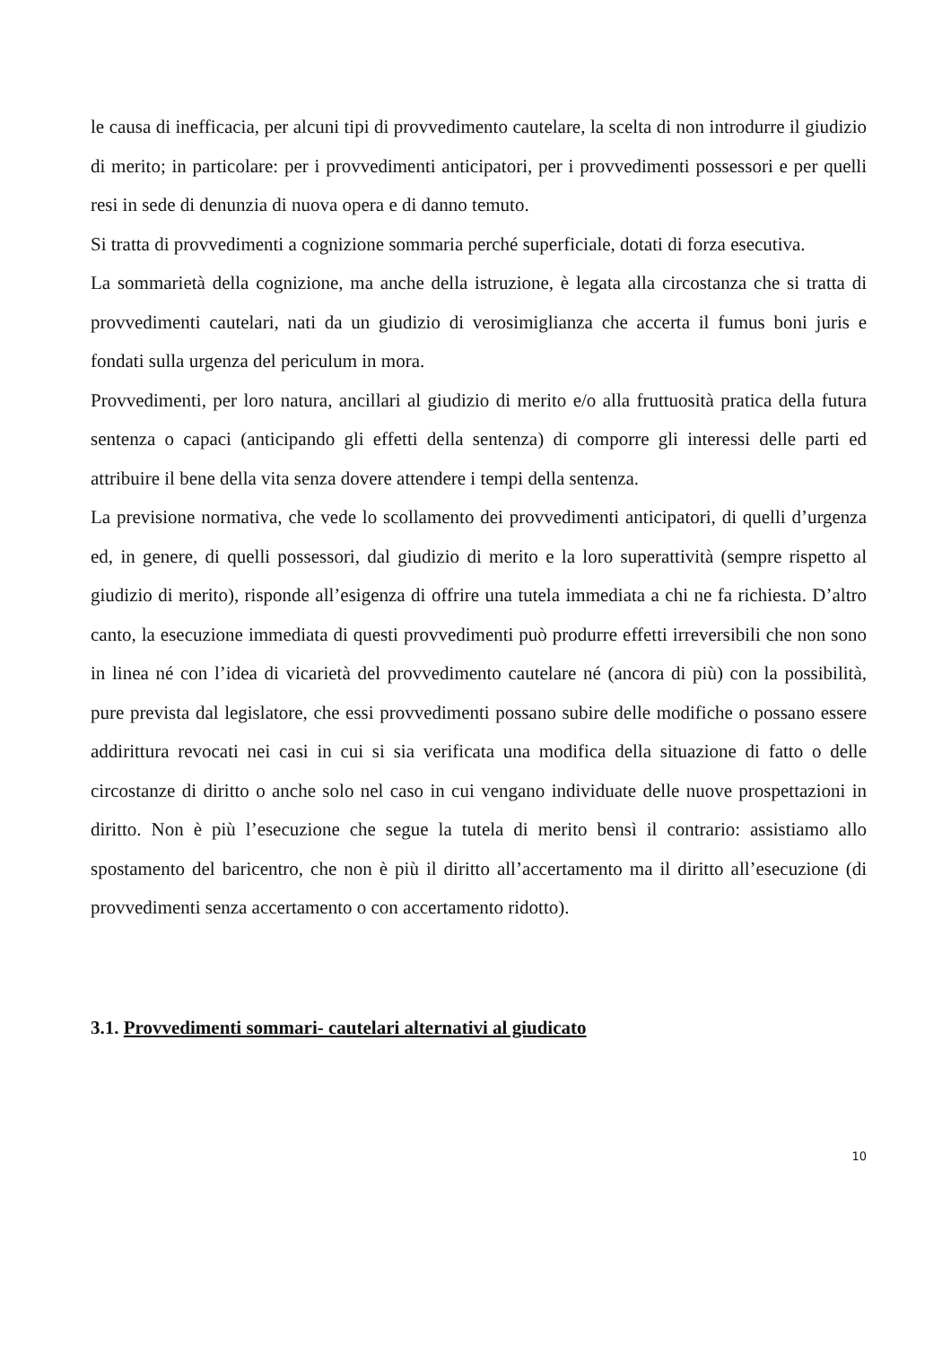le causa di inefficacia, per alcuni tipi di provvedimento cautelare, la scelta di non introdurre il giudizio di merito; in particolare: per i provvedimenti anticipatori, per i provvedimenti possessori e per quelli resi in sede di denunzia di nuova opera e di danno temuto.
Si tratta di provvedimenti a cognizione sommaria perché superficiale, dotati di forza esecutiva.
La sommarietà della cognizione, ma anche della istruzione, è legata alla circostanza che si tratta di provvedimenti cautelari, nati da un giudizio di verosimiglianza che accerta il fumus boni juris e fondati sulla urgenza del periculum in mora.
Provvedimenti, per loro natura, ancillari al giudizio di merito e/o alla fruttuosità pratica della futura sentenza o capaci (anticipando gli effetti della sentenza) di comporre gli interessi delle parti ed attribuire il bene della vita senza dovere attendere i tempi della sentenza.
La previsione normativa, che vede lo scollamento dei provvedimenti anticipatori, di quelli d’urgenza ed, in genere, di quelli possessori, dal giudizio di merito e la loro superattività (sempre rispetto al giudizio di merito), risponde all’esigenza di offrire una tutela immediata a chi ne fa richiesta. D’altro canto, la esecuzione immediata di questi provvedimenti può produrre effetti irreversibili che non sono in linea né con l’idea di vicarietà del provvedimento cautelare né (ancora di più) con la possibilità, pure prevista dal legislatore, che essi provvedimenti possano subire delle modifiche o possano essere addirittura revocati nei casi in cui si sia verificata una modifica della situazione di fatto o delle circostanze di diritto o anche solo nel caso in cui vengano individuate delle nuove prospettazioni in diritto. Non è più l’esecuzione che segue la tutela di merito bensì il contrario: assistiamo allo spostamento del baricentro, che non è più il diritto all’accertamento ma il diritto all’esecuzione (di provvedimenti senza accertamento o con accertamento ridotto).
3.1. Provvedimenti sommari- cautelari alternativi al giudicato
10